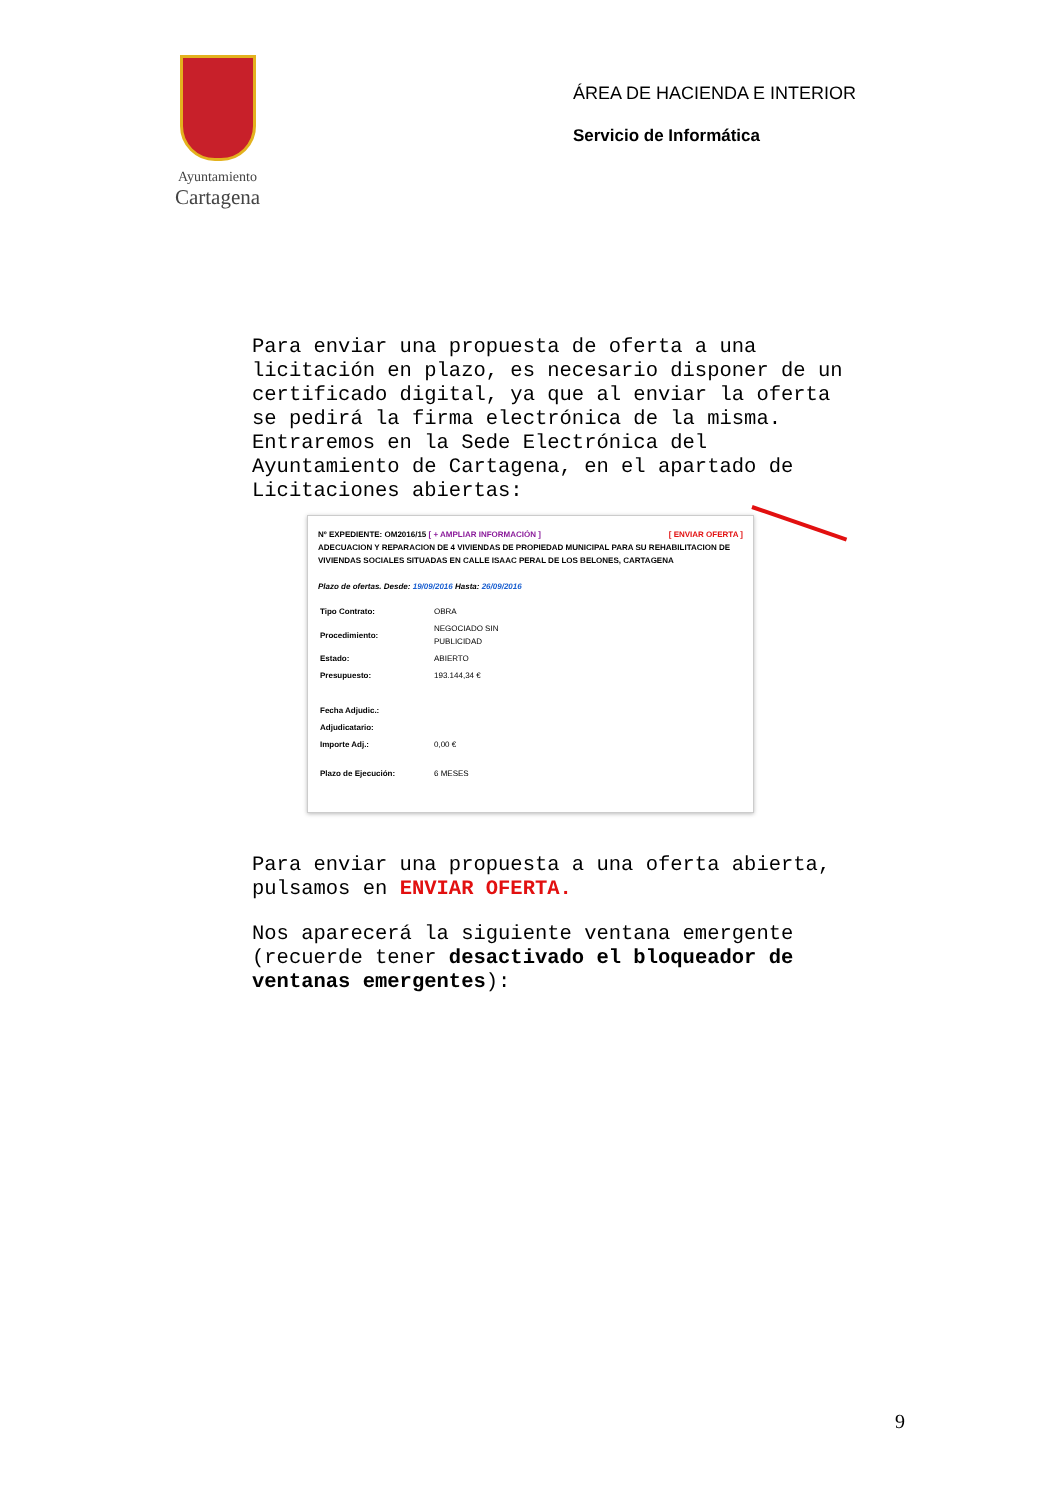Ayuntamiento
Cartagena
ÁREA DE HACIENDA E INTERIOR
Servicio de Informática
Para enviar una propuesta de oferta a una licitación en plazo, es necesario disponer de un certificado digital, ya que al enviar la oferta se pedirá la firma electrónica de la misma.
Entraremos en la Sede Electrónica del Ayuntamiento de Cartagena, en el apartado de Licitaciones abiertas:
Nº EXPEDIENTE: OM2016/15 [ + AMPLIAR INFORMACIÓN ] [ ENVIAR OFERTA ]
ADECUACION Y REPARACION DE 4 VIVIENDAS DE PROPIEDAD MUNICIPAL PARA SU REHABILITACION DE VIVIENDAS SOCIALES SITUADAS EN CALLE ISAAC PERAL DE LOS BELONES, CARTAGENA
Plazo de ofertas. Desde: 19/09/2016 Hasta: 26/09/2016
| Tipo Contrato: | OBRA |
| Procedimiento: | NEGOCIADO SIN PUBLICIDAD |
| Estado: | ABIERTO |
| Presupuesto: | 193.144,34 € |
| Fecha Adjudic.: | |
| Adjudicatario: | |
| Importe Adj.: | 0,00 € |
| Plazo de Ejecución: | 6 MESES |
Para enviar una propuesta a una oferta abierta, pulsamos en ENVIAR OFERTA.
Nos aparecerá la siguiente ventana emergente (recuerde tener desactivado el bloqueador de ventanas emergentes):
9